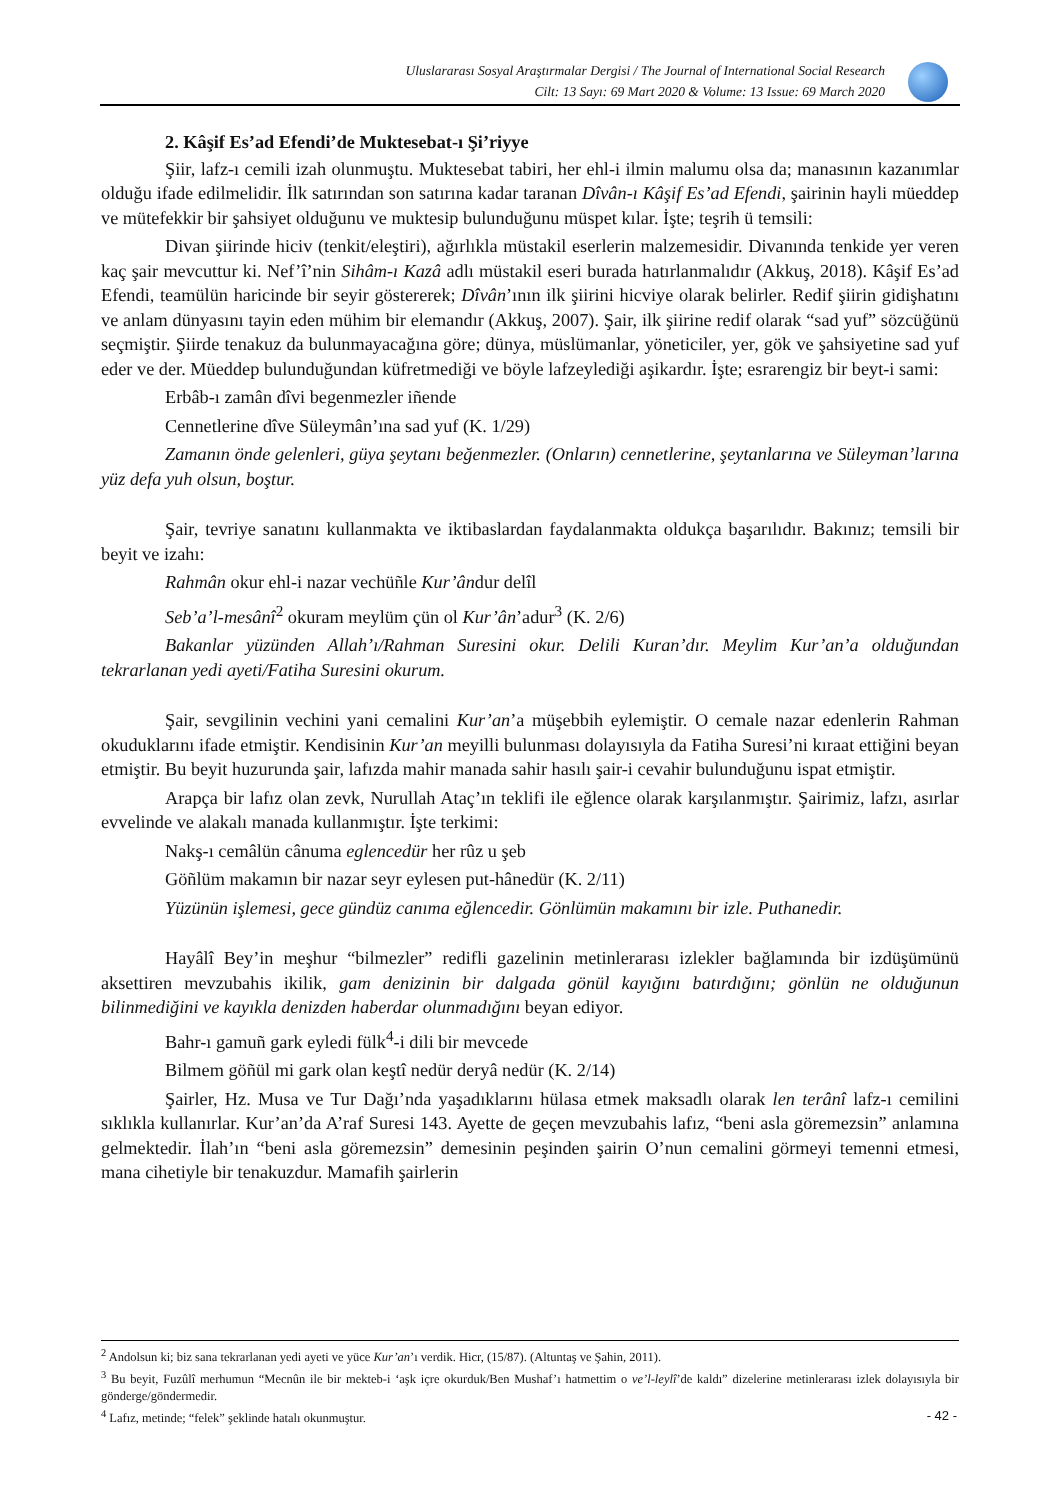Uluslararası Sosyal Araştırmalar Dergisi / The Journal of International Social Research
Cilt: 13 Sayı: 69 Mart 2020 & Volume: 13 Issue: 69 March 2020
2. Kâşif Es’ad Efendi’de Muktesebat-ı Şi’riyye
Şiir, lafz-ı cemili izah olunmuştu. Muktesebat tabiri, her ehl-i ilmin malumu olsa da; manasının kazanımlar olduğu ifade edilmelidir. İlk satırından son satırına kadar taranan Dîvân-ı Kâşif Es’ad Efendi, şairinin hayli müeddep ve mütefekkir bir şahsiyet olduğunu ve muktesip bulunduğunu müspet kılar. İşte; teşrih ü temsili:
Divan şiirinde hiciv (tenkit/eleştiri), ağırlıkla müstakil eserlerin malzemesidir. Divanında tenkide yer veren kaç şair mevcuttur ki. Nef’î’nin Sihâm-ı Kazâ adlı müstakil eseri burada hatırlanmalıdır (Akkuş, 2018). Kâşif Es’ad Efendi, teamülün haricinde bir seyir göstererek; Dîvân’ının ilk şiirini hicviye olarak belirler. Redif şiirin gidişhatını ve anlam dünyasını tayin eden mühim bir elemandır (Akkuş, 2007). Şair, ilk şiirine redif olarak “sad yuf” sözcüğünü seçmiştir. Şiirde tenakuz da bulunmayacağına göre; dünya, müslümanlar, yöneticiler, yer, gök ve şahsiyetine sad yuf eder ve der. Müeddep bulunduğundan küfretmediği ve böyle lafzeylediği aşikardır. İşte; esrarengiz bir beyt-i sami:
Erbâb-ı zamân dîvi begenmezler iñende
Cennetlerine dîve Süleymân’ına sad yuf (K. 1/29)
Zamanın önde gelenleri, güya şeytanı beğenmezler. (Onların) cennetlerine, şeytanlarına ve Süleyman’larına yüz defa yuh olsun, boştur.
Şair, tevriye sanatını kullanmakta ve iktibaslardan faydalanmakta oldukça başarılıdır. Bakınız; temsili bir beyit ve izahı:
Rahmân okur ehl-i nazar vechüñle Kur’ândur delîl
Seb’a’l-mesânî<sup>2</sup> okuram meylüm çün ol Kur’ân’adur<sup>3</sup> (K. 2/6)
Bakanlar yüzünden Allah’ı/Rahman Suresini okur. Delili Kuran’dır. Meylim Kur’an’a olduğundan tekrarlanan yedi ayeti/Fatiha Suresini okurum.
Şair, sevgilinin vechini yani cemalini Kur’an’a müşebbih eylemiştir. O cemale nazar edenlerin Rahman okuduklarını ifade etmiştir. Kendisinin Kur’an meyilli bulunması dolayısıyla da Fatiha Suresi’ni kıraat ettiğini beyan etmiştir. Bu beyit huzurunda şair, lafızda mahir manada sahir hasılı şair-i cevahir bulunduğunu ispat etmiştir.
Arapça bir lafız olan zevk, Nurullah Ataç’ın teklifi ile eğlence olarak karşılanmıştır. Şairimiz, lafzı, asırlar evvelinde ve alakalı manada kullanmıştır. İşte terkimi:
Nakş-ı cemâlün cânuma eglencedür her rûz u şeb
Göñlüm makamın bir nazar seyr eylesen put-hânedür (K. 2/11)
Yüzünün işlemesi, gece gündüz canıma eğlencedir. Gönlümün makamını bir izle. Puthanedir.
Hayâlî Bey’in meşhur “bilmezler” redifli gazelinin metinlerarası izlekler bağlamında bir izdüşümünü aksettiren mevzubahis ikilik, gam denizinin bir dalgada gönül kayığını batırdığını; gönlün ne olduğunun bilinmediğini ve kayıkla denizden haberdar olunmadığını beyan ediyor.
Bahr-ı gamuñ gark eyledi fülk<sup>4</sup>-i dili bir mevcede
Bilmem göñül mi gark olan keştî nedür deryâ nedür (K. 2/14)
Şairler, Hz. Musa ve Tur Dağı’nda yaşadıklarını hülasa etmek maksadlı olarak len terânî lafz-ı cemilini sıklıkla kullanırlar. Kur’an’da A’raf Suresi 143. Ayette de geçen mevzubahis lafız, “beni asla göremezsin” anlamına gelmektedir. İlah’ın “beni asla göremezsin” demesinin peşinden şairin O’nun cemalini görmeyi temenni etmesi, mana cihetiyle bir tenakuzdur. Mamafih şairlerin
<sup>2</sup> Andolsun ki; biz sana tekrarlanan yedi ayeti ve yüce Kur’an’ı verdik. Hicr, (15/87). (Altuntaş ve Şahin, 2011).
<sup>3</sup> Bu beyit, Fuzûlî merhumun “Mecnûn ile bir mekteb-i ‘aşk içre okurduk/Ben Mushaf’ı hatmettim o ve’l-leylî’de kaldı” dizelerine metinlerarası izlek dolayısıyla bir gönderge/göndermedir.
<sup>4</sup> Lafız, metinde; “felek” şeklinde hatalı okunmuştur.
- 42 -